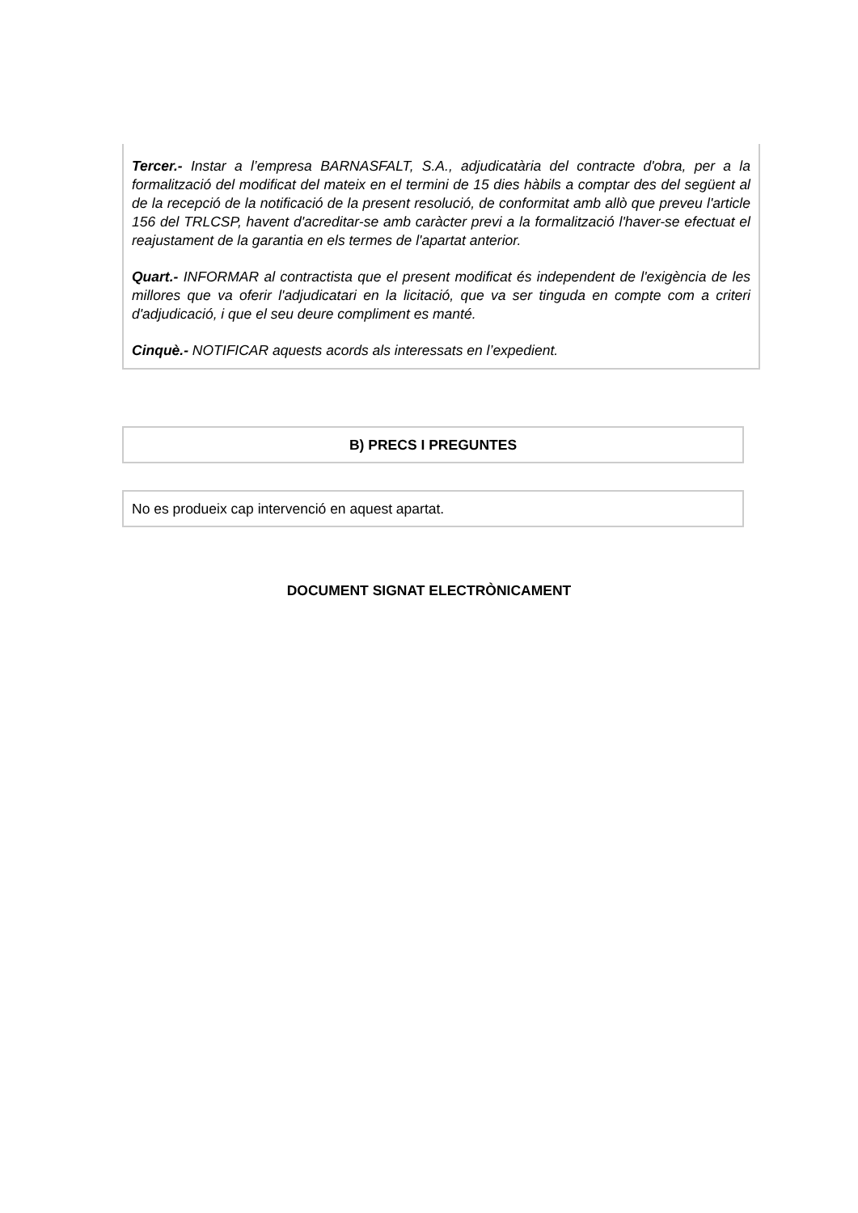Tercer.- Instar a l’empresa BARNASFALT, S.A., adjudicatària del contracte d'obra, per a la formalització del modificat del mateix en el termini de 15 dies hàbils a comptar des del següent al de la recepció de la notificació de la present resolució, de conformitat amb allò que preveu l'article 156 del TRLCSP, havent d'acreditar-se amb caràcter previ a la formalització l'haver-se efectuat el reajustament de la garantia en els termes de l'apartat anterior.
Quart.- INFORMAR al contractista que el present modificat és independent de l'exigència de les millores que va oferir l'adjudicatari en la licitació, que va ser tinguda en compte com a criteri d'adjudicació, i que el seu deure compliment es manté.
Cinquè.- NOTIFICAR aquests acords als interessats en l’expedient.
B) PRECS I PREGUNTES
No es produeix cap intervenció en aquest apartat.
DOCUMENT SIGNAT ELECTRÒNICAMENT